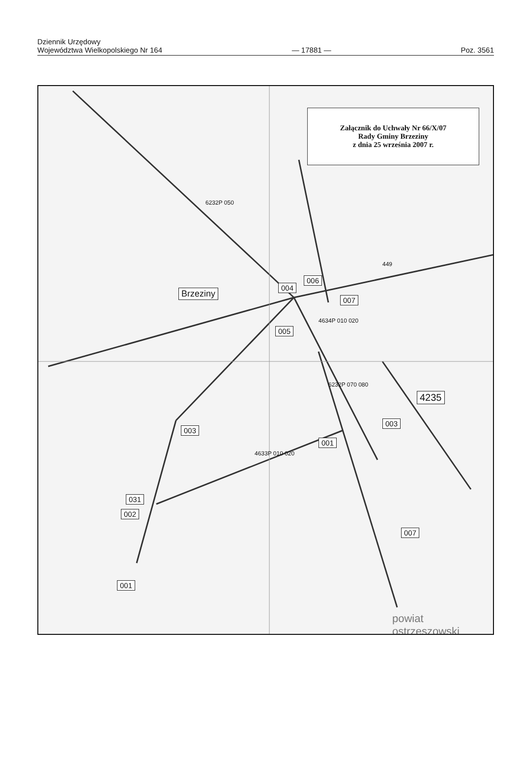Dziennik Urzędowy
Województwa Wielkopolskiego Nr 164
— 17881 —
Poz. 3561
Załącznik do Uchwały Nr 66/X/07
Rady Gminy Brzeziny
z dnia 25 września 2007 r.
Brzeziny
004
006
007
005
4235
003
003
001
031
002
007
001
powiat ostrzeszowski
6232P 050
449
4634P 010 020
6232P 070 080
4633P 010 020